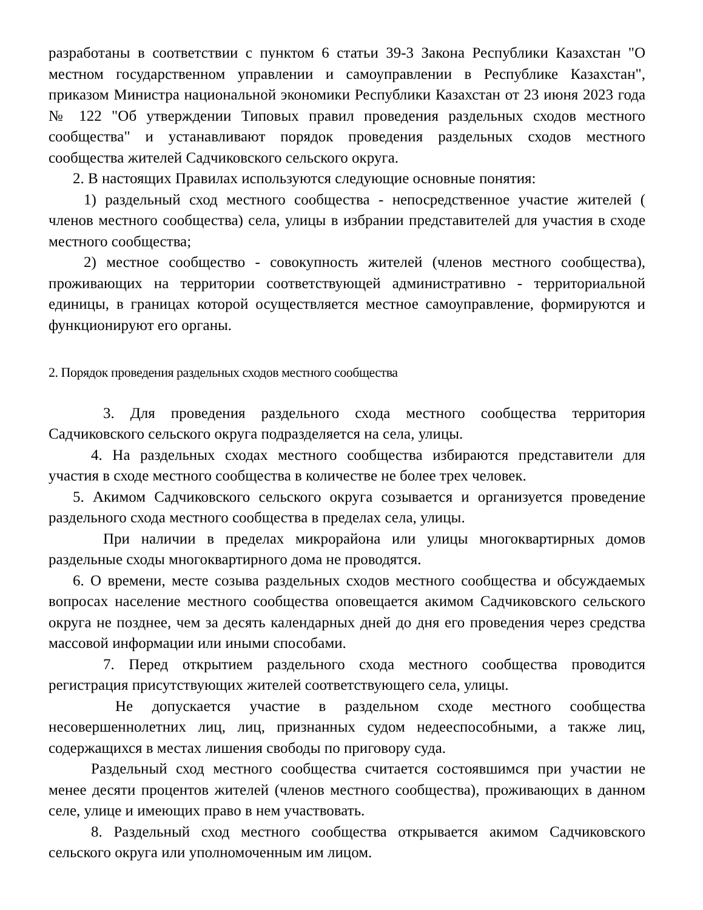разработаны в соответствии с пунктом 6 статьи 39-3 Закона Республики Казахстан "О местном государственном управлении и самоуправлении в Республике Казахстан", приказом Министра национальной экономики Республики Казахстан от 23 июня 2023 года № 122 "Об утверждении Типовых правил проведения раздельных сходов местного сообщества" и устанавливают порядок проведения раздельных сходов местного сообщества жителей Садчиковского сельского округа.
2. В настоящих Правилах используются следующие основные понятия:
1) раздельный сход местного сообщества - непосредственное участие жителей ( членов местного сообщества) села, улицы в избрании представителей для участия в сходе местного сообщества;
2) местное сообщество - совокупность жителей (членов местного сообщества), проживающих на территории соответствующей административно - территориальной единицы, в границах которой осуществляется местное самоуправление, формируются и функционируют его органы.
2. Порядок проведения раздельных сходов местного сообщества
3. Для проведения раздельного схода местного сообщества территория Садчиковского сельского округа подразделяется на села, улицы.
4. На раздельных сходах местного сообщества избираются представители для участия в сходе местного сообщества в количестве не более трех человек.
5. Акимом Садчиковского сельского округа созывается и организуется проведение раздельного схода местного сообщества в пределах села, улицы.
При наличии в пределах микрорайона или улицы многоквартирных домов раздельные сходы многоквартирного дома не проводятся.
6. О времени, месте созыва раздельных сходов местного сообщества и обсуждаемых вопросах население местного сообщества оповещается акимом Садчиковского сельского округа не позднее, чем за десять календарных дней до дня его проведения через средства массовой информации или иными способами.
7. Перед открытием раздельного схода местного сообщества проводится регистрация присутствующих жителей соответствующего села, улицы.
Не допускается участие в раздельном сходе местного сообщества несовершеннолетних лиц, лиц, признанных судом недееспособными, а также лиц, содержащихся в местах лишения свободы по приговору суда.
Раздельный сход местного сообщества считается состоявшимся при участии не менее десяти процентов жителей (членов местного сообщества), проживающих в данном селе, улице и имеющих право в нем участвовать.
8. Раздельный сход местного сообщества открывается акимом Садчиковского сельского округа или уполномоченным им лицом.